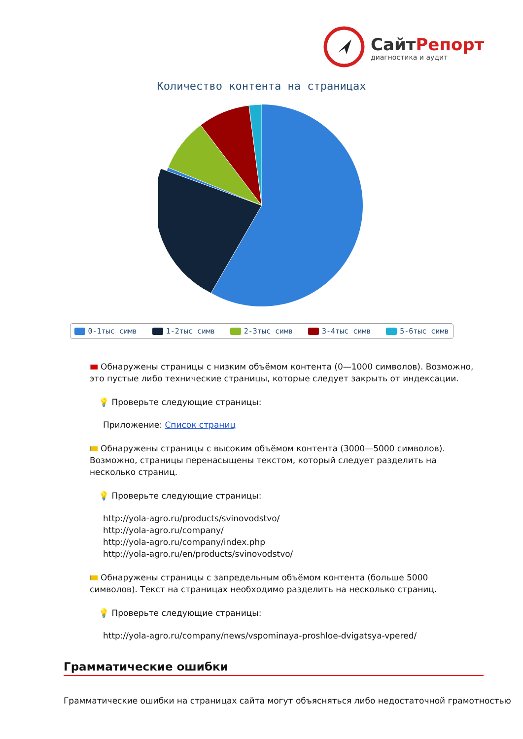СайтРепорт
диагностика и аудит
Количество контента на страницах
0-1тыс симв 1-2тыс симв 2-3тыс симв 3-4тыс симв 5-6тыс симв
Обнаружены страницы с низким объёмом контента (0—1000 символов). Возможно, это пустые либо технические страницы, которые следует закрыть от индексации.
💡 Проверьте следующие страницы:
Приложение: Список страниц
Обнаружены страницы с высоким объёмом контента (3000—5000 символов). Возможно, страницы перенасыщены текстом, который следует разделить на несколько страниц.
💡 Проверьте следующие страницы:
http://yola-agro.ru/products/svinovodstvo/
http://yola-agro.ru/company/
http://yola-agro.ru/company/index.php
http://yola-agro.ru/en/products/svinovodstvo/
Обнаружены страницы с запредельным объёмом контента (больше 5000 символов). Текст на страницах необходимо разделить на несколько страниц.
💡 Проверьте следующие страницы:
http://yola-agro.ru/company/news/vspominaya-proshloe-dvigatsya-vpered/
Грамматические ошибки
Грамматические ошибки на страницах сайта могут объясняться либо недостаточной грамотностью